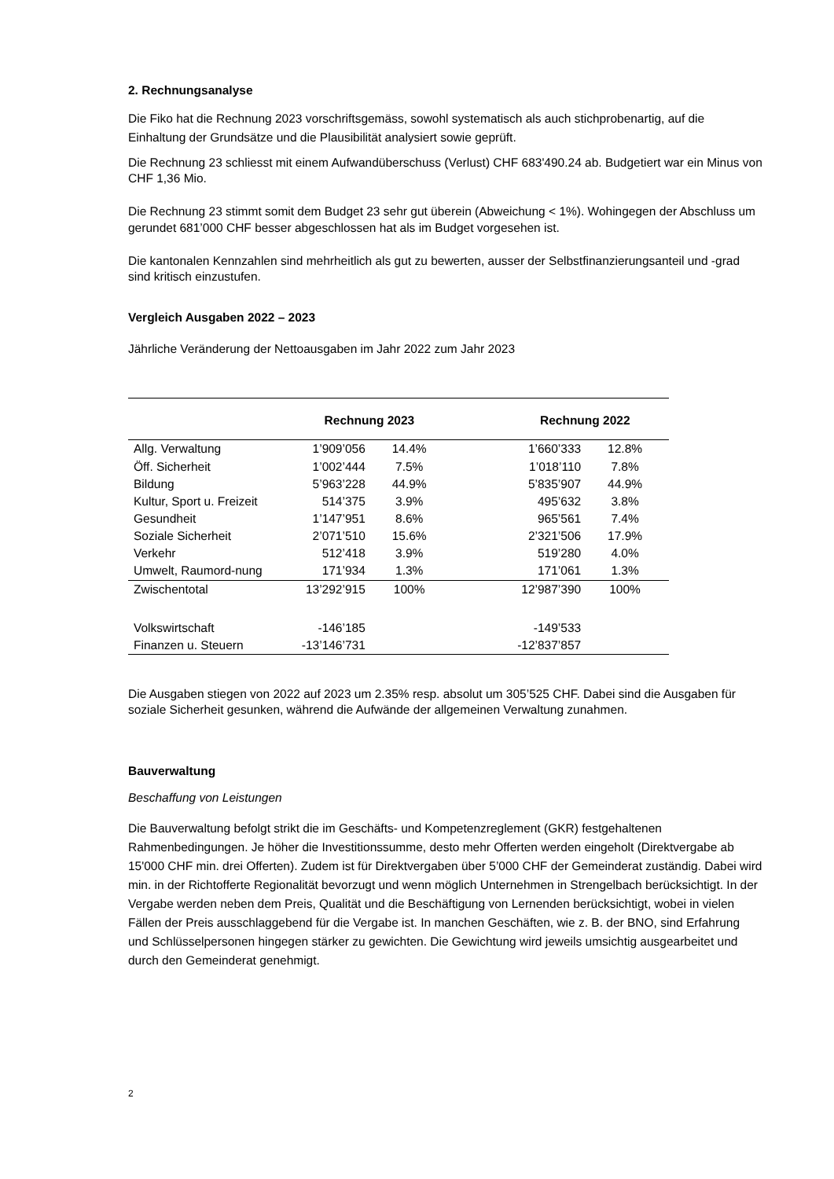2. Rechnungsanalyse
Die Fiko hat die Rechnung 2023 vorschriftsgemäss, sowohl systematisch als auch stichprobenartig, auf die Einhaltung der Grundsätze und die Plausibilität analysiert sowie geprüft.
Die Rechnung 23 schliesst mit einem Aufwandüberschuss (Verlust) CHF 683'490.24 ab. Budgetiert war ein Minus von CHF 1,36 Mio.
Die Rechnung 23 stimmt somit dem Budget 23 sehr gut überein (Abweichung < 1%). Wohingegen der Abschluss um gerundet 681’000 CHF besser abgeschlossen hat als im Budget vorgesehen ist.
Die kantonalen Kennzahlen sind mehrheitlich als gut zu bewerten, ausser der Selbstfinanzierungsanteil und -grad sind kritisch einzustufen.
Vergleich Ausgaben 2022 – 2023
Jährliche Veränderung der Nettoausgaben im Jahr 2022 zum Jahr 2023
| | Rechnung 2023 | | | Rechnung 2022 | |
| --- | --- | --- | --- | --- | --- |
| Allg. Verwaltung | 1’909’056 | 14.4% | | 1’660’333 | 12.8% |
| Öff. Sicherheit | 1’002’444 | 7.5% | | 1’018’110 | 7.8% |
| Bildung | 5’963’228 | 44.9% | | 5’835’907 | 44.9% |
| Kultur, Sport u. Freizeit | 514’375 | 3.9% | | 495’632 | 3.8% |
| Gesundheit | 1’147’951 | 8.6% | | 965’561 | 7.4% |
| Soziale Sicherheit | 2’071’510 | 15.6% | | 2’321’506 | 17.9% |
| Verkehr | 512’418 | 3.9% | | 519’280 | 4.0% |
| Umwelt, Raumord-nung | 171’934 | 1.3% | | 171’061 | 1.3% |
| Zwischentotal | 13’292’915 | 100% | | 12’987’390 | 100% |
| Volkswirtschaft | -146’185 | | | -149’533 | |
| Finanzen u. Steuern | -13’146’731 | | | -12’837’857 | |
Die Ausgaben stiegen von 2022 auf 2023 um 2.35% resp. absolut um 305’525 CHF. Dabei sind die Ausgaben für soziale Sicherheit gesunken, während die Aufwände der allgemeinen Verwaltung zunahmen.
Bauverwaltung
Beschaffung von Leistungen
Die Bauverwaltung befolgt strikt die im Geschäfts- und Kompetenzreglement (GKR) festgehaltenen Rahmenbedingungen. Je höher die Investitionssumme, desto mehr Offerten werden eingeholt (Direktvergabe ab 15'000 CHF min. drei Offerten). Zudem ist für Direktvergaben über 5’000 CHF der Gemeinderat zuständig. Dabei wird min. in der Richtofferte Regionalität bevorzugt und wenn möglich Unternehmen in Strengelbach berücksichtigt. In der Vergabe werden neben dem Preis, Qualität und die Beschäftigung von Lernenden berücksichtigt, wobei in vielen Fällen der Preis ausschlaggebend für die Vergabe ist. In manchen Geschäften, wie z. B. der BNO, sind Erfahrung und Schlüsselpersonen hingegen stärker zu gewichten. Die Gewichtung wird jeweils umsichtig ausgearbeitet und durch den Gemeinderat genehmigt.
2